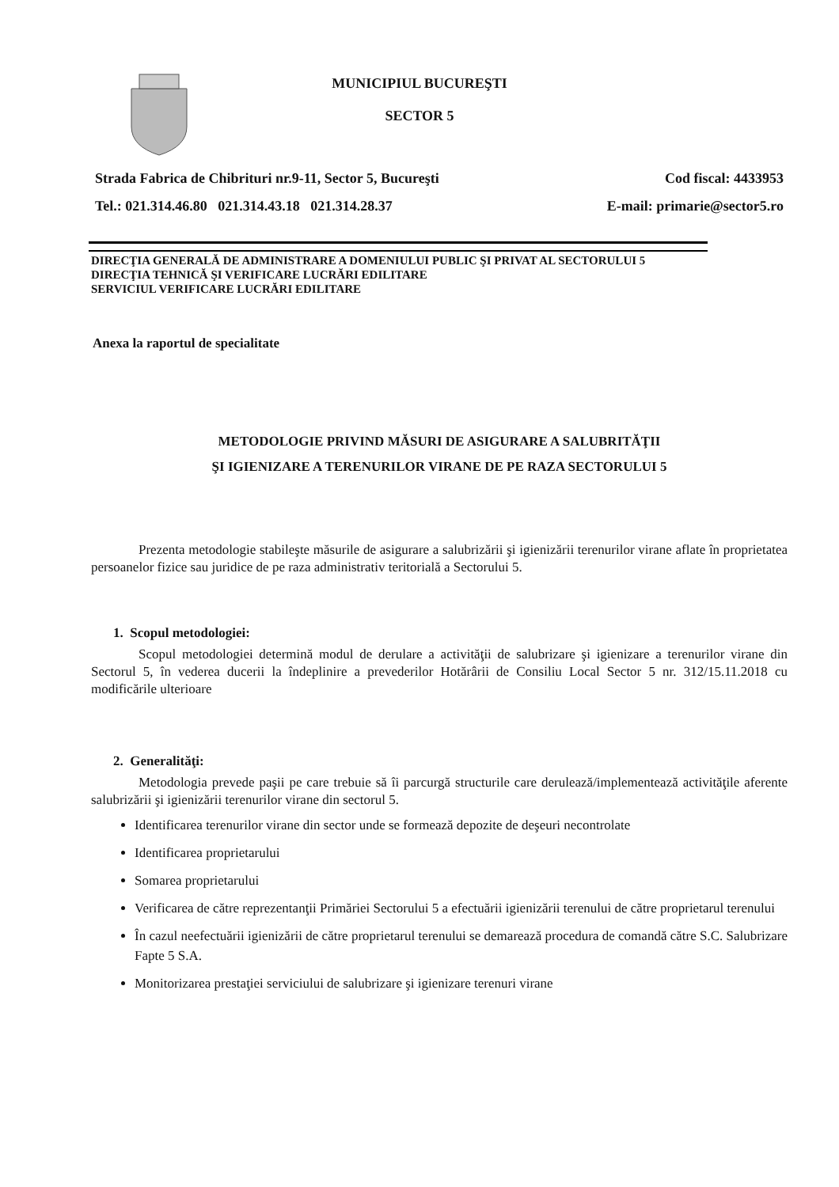MUNICIPIUL BUCUREŞTI
SECTOR 5
Strada Fabrica de Chibrituri nr.9-11, Sector 5, Bucureşti Cod fiscal: 4433953
Tel.: 021.314.46.80 021.314.43.18 021.314.28.37 E-mail: primarie@sector5.ro
DIRECŢIA GENERALĂ DE ADMINISTRARE A DOMENIULUI PUBLIC ŞI PRIVAT AL SECTORULUI 5
DIRECŢIA TEHNICĂ ŞI VERIFICARE LUCRĂRI EDILITARE
SERVICIUL VERIFICARE LUCRĂRI EDILITARE
Anexa la raportul de specialitate
METODOLOGIE PRIVIND MĂSURI DE ASIGURARE A SALUBRITĂŢII
ŞI IGIENIZARE A TERENURILOR VIRANE DE PE RAZA SECTORULUI 5
Prezenta metodologie stabileşte măsurile de asigurare a salubrizării şi igienizării terenurilor virane aflate în proprietatea persoanelor fizice sau juridice de pe raza administrativ teritorială a Sectorului 5.
1. Scopul metodologiei:
Scopul metodologiei determină modul de derulare a activităţii de salubrizare şi igienizare a terenurilor virane din Sectorul 5, în vederea ducerii la îndeplinire a prevederilor Hotărârii de Consiliu Local Sector 5 nr. 312/15.11.2018 cu modificările ulterioare
2. Generalităţi:
Metodologia prevede paşii pe care trebuie să îi parcurgă structurile care derulează/implementează activităţile aferente salubrizării şi igienizării terenurilor virane din sectorul 5.
Identificarea terenurilor virane din sector unde se formează depozite de deşeuri necontrolate
Identificarea proprietarului
Somarea proprietarului
Verificarea de către reprezentanţii Primăriei Sectorului 5 a efectuării igienizării terenului de către proprietarul terenului
În cazul neefectuării igienizării de către proprietarul terenului se demarează procedura de comandă către S.C. Salubrizare Fapte 5 S.A.
Monitorizarea prestaţiei serviciului de salubrizare şi igienizare terenuri virane